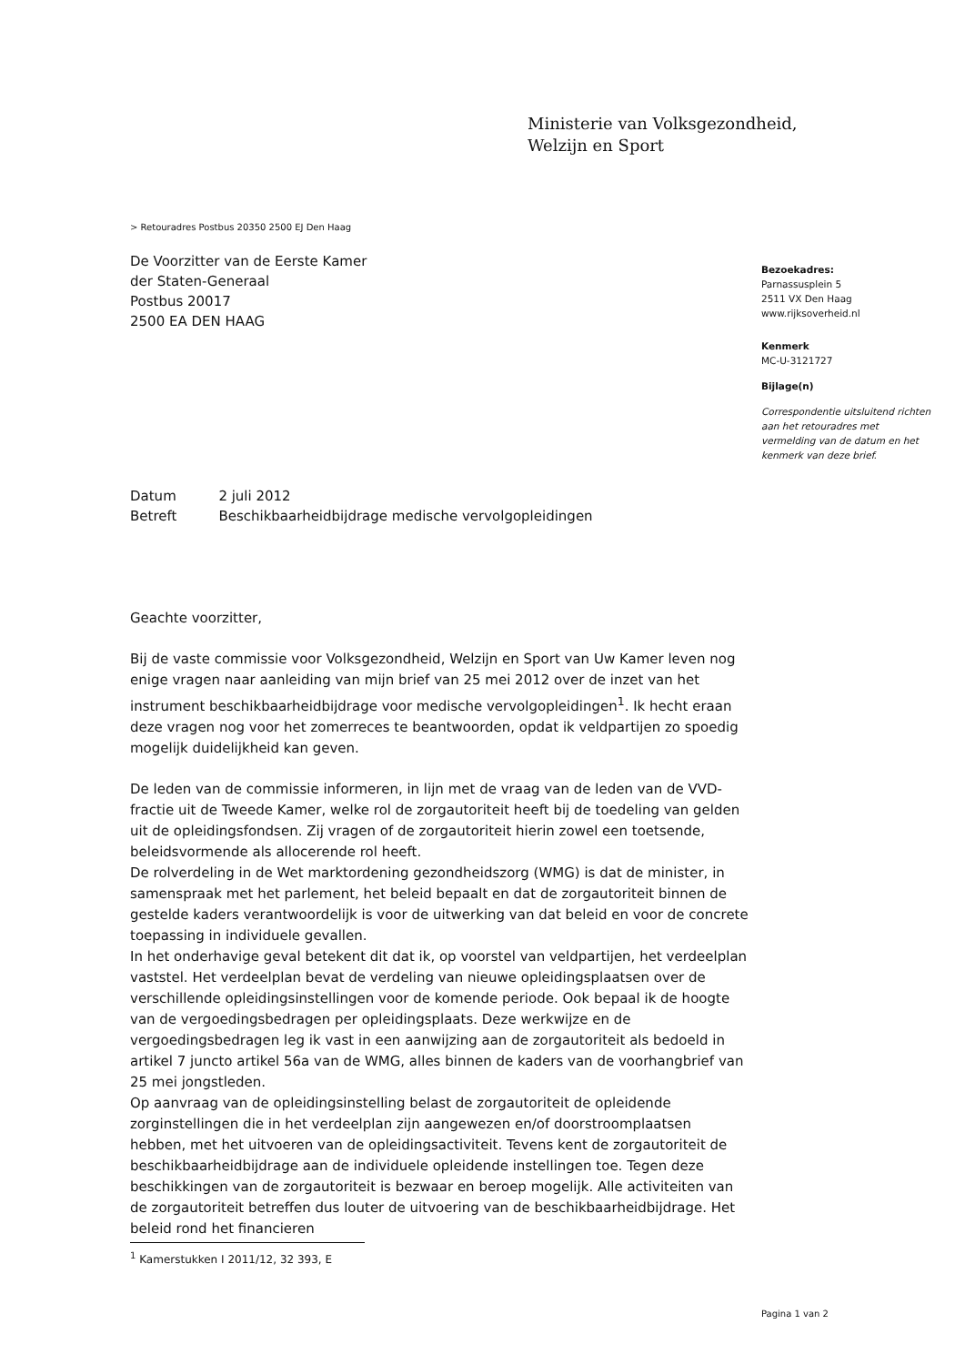Ministerie van Volksgezondheid,
Welzijn en Sport
> Retouradres Postbus 20350 2500 EJ Den Haag
De Voorzitter van de Eerste Kamer
der Staten-Generaal
Postbus 20017
2500 EA DEN HAAG
Bezoekadres:
Parnassusplein 5
2511 VX Den Haag
www.rijksoverheid.nl
Kenmerk
MC-U-3121727
Bijlage(n)
Correspondentie uitsluitend richten aan het retouradres met vermelding van de datum en het kenmerk van deze brief.
| Datum | 2 juli 2012 |
| Betreft | Beschikbaarheidbijdrage medische vervolgopleidingen |
Geachte voorzitter,
Bij de vaste commissie voor Volksgezondheid, Welzijn en Sport van Uw Kamer leven nog enige vragen naar aanleiding van mijn brief van 25 mei 2012 over de inzet van het instrument beschikbaarheidbijdrage voor medische vervolgopleidingen<sup>1</sup>. Ik hecht eraan deze vragen nog voor het zomerreces te beantwoorden, opdat ik veldpartijen zo spoedig mogelijk duidelijkheid kan geven.
De leden van de commissie informeren, in lijn met de vraag van de leden van de VVD-fractie uit de Tweede Kamer, welke rol de zorgautoriteit heeft bij de toedeling van gelden uit de opleidingsfondsen. Zij vragen of de zorgautoriteit hierin zowel een toetsende, beleidsvormende als allocerende rol heeft.
De rolverdeling in de Wet marktordening gezondheidszorg (WMG) is dat de minister, in samenspraak met het parlement, het beleid bepaalt en dat de zorgautoriteit binnen de gestelde kaders verantwoordelijk is voor de uitwerking van dat beleid en voor de concrete toepassing in individuele gevallen.
In het onderhavige geval betekent dit dat ik, op voorstel van veldpartijen, het verdeelplan vaststel. Het verdeelplan bevat de verdeling van nieuwe opleidingsplaatsen over de verschillende opleidingsinstellingen voor de komende periode. Ook bepaal ik de hoogte van de vergoedingsbedragen per opleidingsplaats. Deze werkwijze en de vergoedingsbedragen leg ik vast in een aanwijzing aan de zorgautoriteit als bedoeld in artikel 7 juncto artikel 56a van de WMG, alles binnen de kaders van de voorhangbrief van 25 mei jongstleden.
Op aanvraag van de opleidingsinstelling belast de zorgautoriteit de opleidende zorginstellingen die in het verdeelplan zijn aangewezen en/of doorstroomplaatsen hebben, met het uitvoeren van de opleidingsactiviteit. Tevens kent de zorgautoriteit de beschikbaarheidbijdrage aan de individuele opleidende instellingen toe. Tegen deze beschikkingen van de zorgautoriteit is bezwaar en beroep mogelijk. Alle activiteiten van de zorgautoriteit betreffen dus louter de uitvoering van de beschikbaarheidbijdrage. Het beleid rond het financieren
<sup>1</sup> Kamerstukken I 2011/12, 32 393, E
Pagina 1 van 2